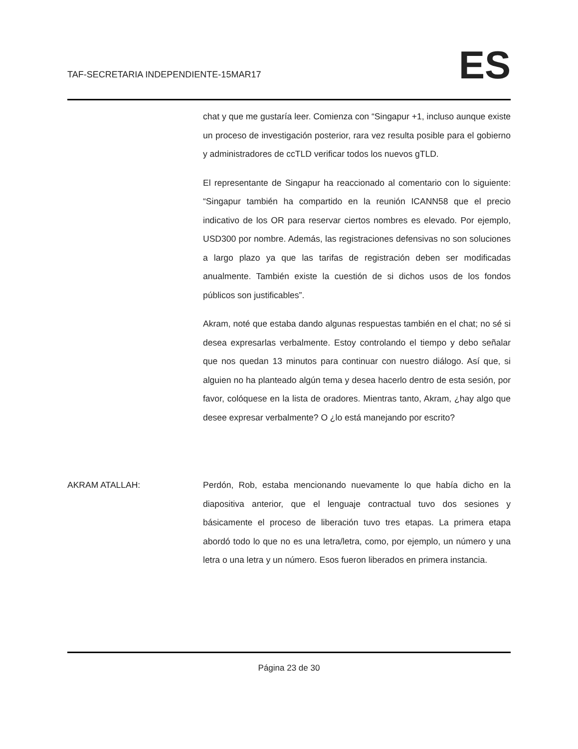TAF-SECRETARIA INDEPENDIENTE-15MAR17
ES
chat y que me gustaría leer. Comienza con “Singapur +1, incluso aunque existe un proceso de investigación posterior, rara vez resulta posible para el gobierno y administradores de ccTLD verificar todos los nuevos gTLD.
El representante de Singapur ha reaccionado al comentario con lo siguiente: “Singapur también ha compartido en la reunión ICANN58 que el precio indicativo de los OR para reservar ciertos nombres es elevado. Por ejemplo, USD300 por nombre. Además, las registraciones defensivas no son soluciones a largo plazo ya que las tarifas de registración deben ser modificadas anualmente. También existe la cuestión de si dichos usos de los fondos públicos son justificables”.
Akram, noté que estaba dando algunas respuestas también en el chat; no sé si desea expresarlas verbalmente. Estoy controlando el tiempo y debo señalar que nos quedan 13 minutos para continuar con nuestro diálogo. Así que, si alguien no ha planteado algún tema y desea hacerlo dentro de esta sesión, por favor, colóquese en la lista de oradores. Mientras tanto, Akram, ¿hay algo que desee expresar verbalmente? O ¿lo está manejando por escrito?
AKRAM ATALLAH: Perdón, Rob, estaba mencionando nuevamente lo que había dicho en la diapositiva anterior, que el lenguaje contractual tuvo dos sesiones y básicamente el proceso de liberación tuvo tres etapas. La primera etapa abordó todo lo que no es una letra/letra, como, por ejemplo, un número y una letra o una letra y un número. Esos fueron liberados en primera instancia.
Página 23 de 30